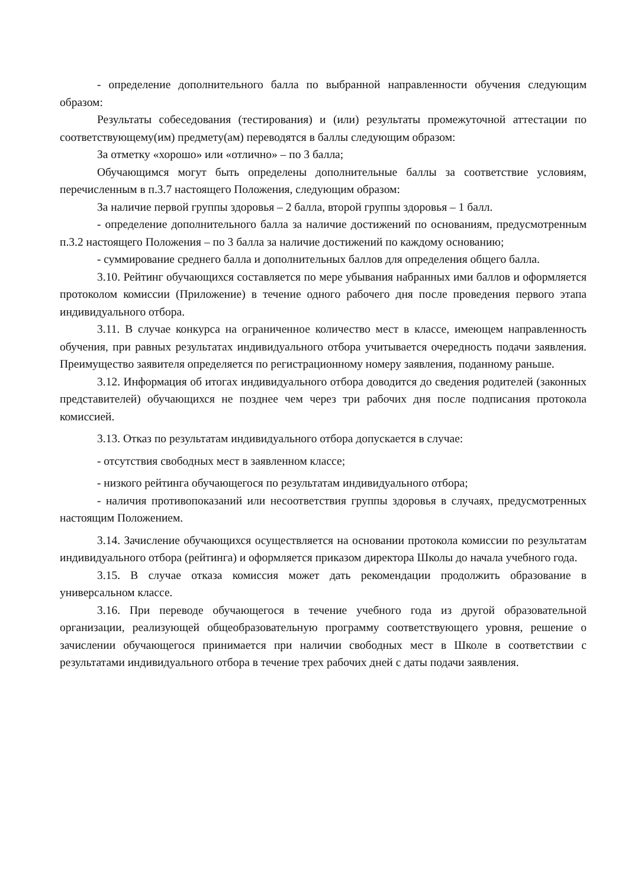- определение дополнительного балла по выбранной направленности обучения следующим образом:
Результаты собеседования (тестирования) и (или) результаты промежуточной аттестации по соответствующему(им) предмету(ам) переводятся в баллы следующим образом:
За отметку «хорошо» или «отлично» – по 3 балла;
Обучающимся могут быть определены дополнительные баллы за соответствие условиям, перечисленным в п.3.7 настоящего Положения, следующим образом:
За наличие первой группы здоровья – 2 балла, второй группы здоровья – 1 балл.
- определение дополнительного балла за наличие достижений по основаниям, предусмотренным п.3.2 настоящего Положения – по 3 балла за наличие достижений по каждому основанию;
- суммирование среднего балла и дополнительных баллов для определения общего балла.
3.10. Рейтинг обучающихся составляется по мере убывания набранных ими баллов и оформляется протоколом комиссии (Приложение) в течение одного рабочего дня после проведения первого этапа индивидуального отбора.
3.11. В случае конкурса на ограниченное количество мест в классе, имеющем направленность обучения, при равных результатах индивидуального отбора учитывается очередность подачи заявления. Преимущество заявителя определяется по регистрационному номеру заявления, поданному раньше.
3.12. Информация об итогах индивидуального отбора доводится до сведения родителей (законных представителей) обучающихся не позднее чем через три рабочих дня после подписания протокола комиссией.
3.13. Отказ по результатам индивидуального отбора допускается в случае:
- отсутствия свободных мест в заявленном классе;
- низкого рейтинга обучающегося по результатам индивидуального отбора;
- наличия противопоказаний или несоответствия группы здоровья в случаях, предусмотренных настоящим Положением.
3.14. Зачисление обучающихся осуществляется на основании протокола комиссии по результатам индивидуального отбора (рейтинга) и оформляется приказом директора Школы до начала учебного года.
3.15. В случае отказа комиссия может дать рекомендации продолжить образование в универсальном классе.
3.16. При переводе обучающегося в течение учебного года из другой образовательной организации, реализующей общеобразовательную программу соответствующего уровня, решение о зачислении обучающегося принимается при наличии свободных мест в Школе в соответствии с результатами индивидуального отбора в течение трех рабочих дней с даты подачи заявления.